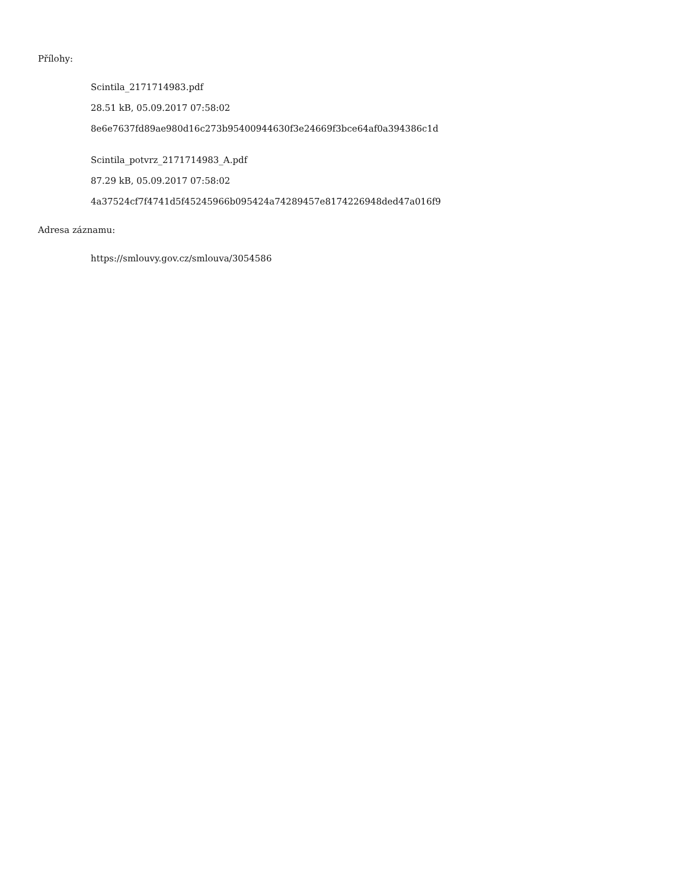Přílohy:
Scintila_2171714983.pdf
28.51 kB, 05.09.2017 07:58:02
8e6e7637fd89ae980d16c273b95400944630f3e24669f3bce64af0a394386c1d
Scintila_potvrz_2171714983_A.pdf
87.29 kB, 05.09.2017 07:58:02
4a37524cf7f4741d5f45245966b095424a74289457e8174226948ded47a016f9
Adresa záznamu:
https://smlouvy.gov.cz/smlouva/3054586